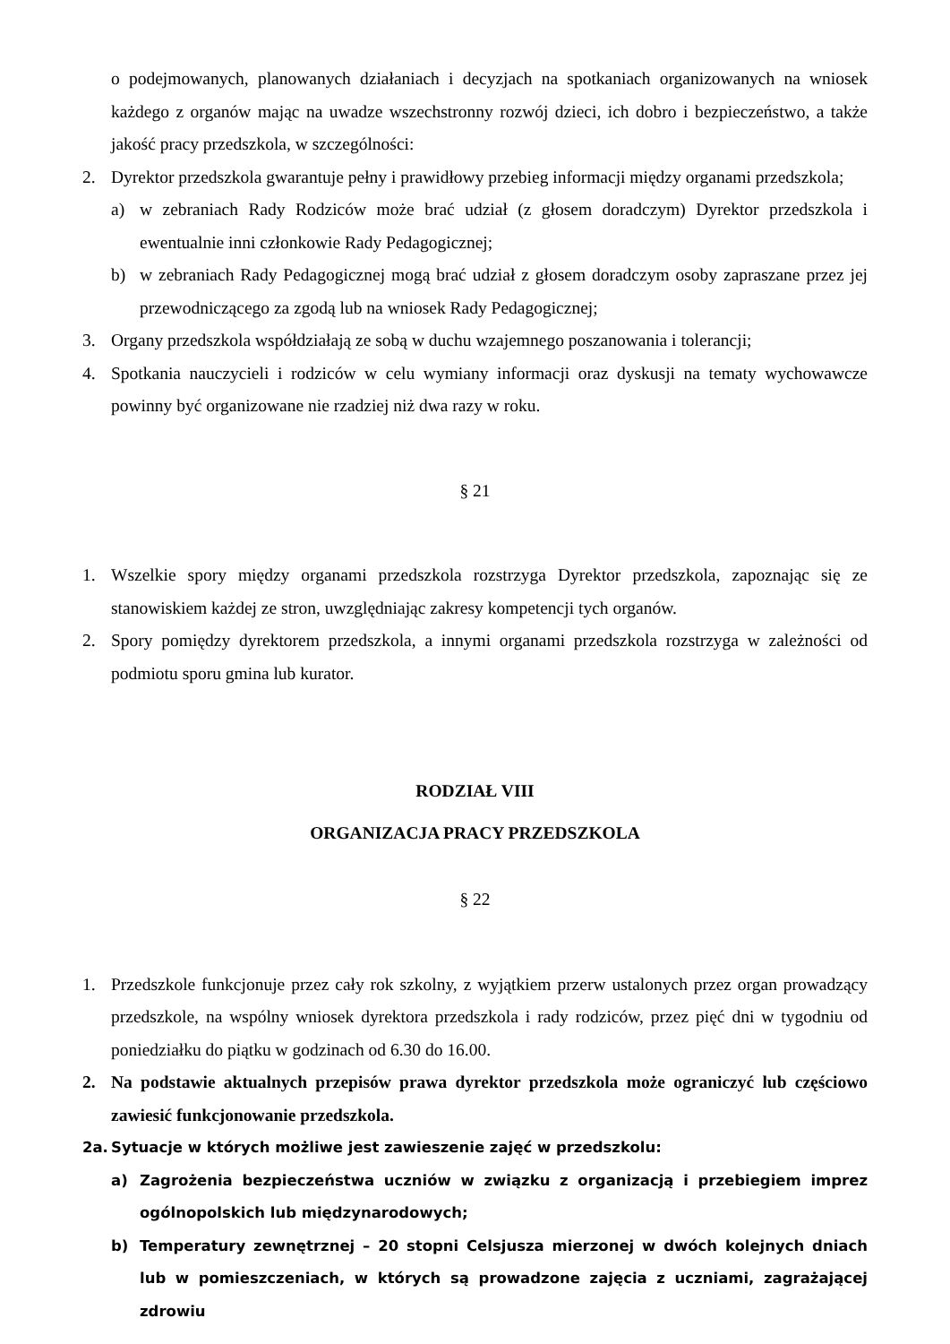o podejmowanych, planowanych działaniach i decyzjach na spotkaniach organizowanych na wniosek każdego z organów mając na uwadze wszechstronny rozwój dzieci, ich dobro i bezpieczeństwo, a także jakość pracy przedszkola, w szczególności:
2. Dyrektor przedszkola gwarantuje pełny i prawidłowy przebieg informacji między organami przedszkola;
a) w zebraniach Rady Rodziców może brać udział (z głosem doradczym) Dyrektor przedszkola i ewentualnie inni członkowie Rady Pedagogicznej;
b) w zebraniach Rady Pedagogicznej mogą brać udział z głosem doradczym osoby zapraszane przez jej przewodniczącego za zgodą lub na wniosek Rady Pedagogicznej;
3. Organy przedszkola współdziałają ze sobą w duchu wzajemnego poszanowania i tolerancji;
4. Spotkania nauczycieli i rodziców w celu wymiany informacji oraz dyskusji na tematy wychowawcze powinny być organizowane nie rzadziej niż dwa razy w roku.
§ 21
1. Wszelkie spory między organami przedszkola rozstrzyga Dyrektor przedszkola, zapoznając się ze stanowiskiem każdej ze stron, uwzględniając zakresy kompetencji tych organów.
2. Spory pomiędzy dyrektorem przedszkola, a innymi organami przedszkola rozstrzyga w zależności od podmiotu sporu gmina lub kurator.
RODZIAŁ VIII
ORGANIZACJA PRACY PRZEDSZKOLA
§ 22
1. Przedszkole funkcjonuje przez cały rok szkolny, z wyjątkiem przerw ustalonych przez organ prowadzący przedszkole, na wspólny wniosek dyrektora przedszkola i rady rodziców, przez pięć dni w tygodniu od poniedziałku do piątku w godzinach od 6.30 do 16.00.
2. Na podstawie aktualnych przepisów prawa dyrektor przedszkola może ograniczyć lub częściowo zawiesić funkcjonowanie przedszkola.
2a. Sytuacje w których możliwe jest zawieszenie zajęć w przedszkolu:
a) Zagrożenia bezpieczeństwa uczniów w związku z organizacją i przebiegiem imprez ogólnopolskich lub międzynarodowych;
b) Temperatury zewnętrznej – 20 stopni Celsjusza mierzonej w dwóch kolejnych dniach lub w pomieszczeniach, w których są prowadzone zajęcia z uczniami, zagrażającej zdrowiu